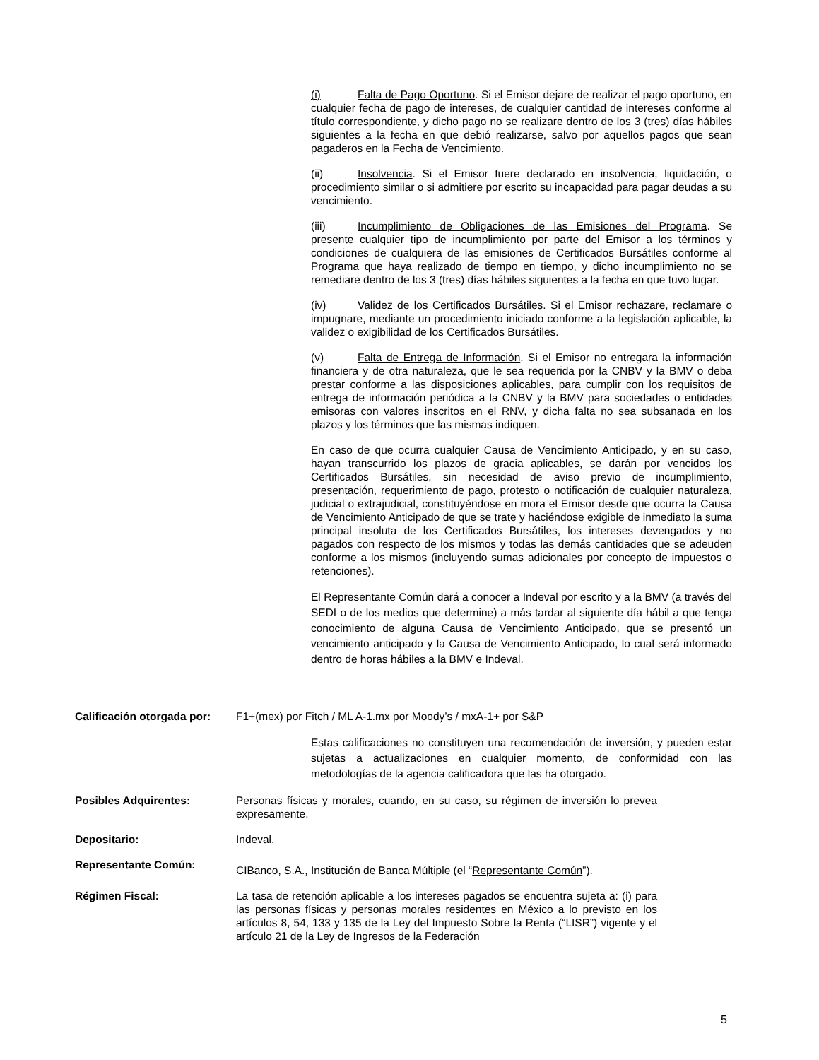(i) Falta de Pago Oportuno. Si el Emisor dejare de realizar el pago oportuno, en cualquier fecha de pago de intereses, de cualquier cantidad de intereses conforme al título correspondiente, y dicho pago no se realizare dentro de los 3 (tres) días hábiles siguientes a la fecha en que debió realizarse, salvo por aquellos pagos que sean pagaderos en la Fecha de Vencimiento.
(ii) Insolvencia. Si el Emisor fuere declarado en insolvencia, liquidación, o procedimiento similar o si admitiere por escrito su incapacidad para pagar deudas a su vencimiento.
(iii) Incumplimiento de Obligaciones de las Emisiones del Programa. Se presente cualquier tipo de incumplimiento por parte del Emisor a los términos y condiciones de cualquiera de las emisiones de Certificados Bursátiles conforme al Programa que haya realizado de tiempo en tiempo, y dicho incumplimiento no se remediare dentro de los 3 (tres) días hábiles siguientes a la fecha en que tuvo lugar.
(iv) Validez de los Certificados Bursátiles. Si el Emisor rechazare, reclamare o impugnare, mediante un procedimiento iniciado conforme a la legislación aplicable, la validez o exigibilidad de los Certificados Bursátiles.
(v) Falta de Entrega de Información. Si el Emisor no entregara la información financiera y de otra naturaleza, que le sea requerida por la CNBV y la BMV o deba prestar conforme a las disposiciones aplicables, para cumplir con los requisitos de entrega de información periódica a la CNBV y la BMV para sociedades o entidades emisoras con valores inscritos en el RNV, y dicha falta no sea subsanada en los plazos y los términos que las mismas indiquen.
En caso de que ocurra cualquier Causa de Vencimiento Anticipado, y en su caso, hayan transcurrido los plazos de gracia aplicables, se darán por vencidos los Certificados Bursátiles, sin necesidad de aviso previo de incumplimiento, presentación, requerimiento de pago, protesto o notificación de cualquier naturaleza, judicial o extrajudicial, constituyéndose en mora el Emisor desde que ocurra la Causa de Vencimiento Anticipado de que se trate y haciéndose exigible de inmediato la suma principal insoluta de los Certificados Bursátiles, los intereses devengados y no pagados con respecto de los mismos y todas las demás cantidades que se adeuden conforme a los mismos (incluyendo sumas adicionales por concepto de impuestos o retenciones).
El Representante Común dará a conocer a Indeval por escrito y a la BMV (a través del SEDI o de los medios que determine) a más tardar al siguiente día hábil a que tenga conocimiento de alguna Causa de Vencimiento Anticipado, que se presentó un vencimiento anticipado y la Causa de Vencimiento Anticipado, lo cual será informado dentro de horas hábiles a la BMV e Indeval.
Calificación otorgada por: F1+(mex) por Fitch / ML A-1.mx por Moody’s / mxA-1+ por S&P
Estas calificaciones no constituyen una recomendación de inversión, y pueden estar sujetas a actualizaciones en cualquier momento, de conformidad con las metodologías de la agencia calificadora que las ha otorgado.
Posibles Adquirentes: Personas físicas y morales, cuando, en su caso, su régimen de inversión lo prevea expresamente.
Depositario: Indeval.
Representante Común:
CIBanco, S.A., Institución de Banca Múltiple (el “Representante Común”).
Régimen Fiscal: La tasa de retención aplicable a los intereses pagados se encuentra sujeta a: (i) para las personas físicas y personas morales residentes en México a lo previsto en los artículos 8, 54, 133 y 135 de la Ley del Impuesto Sobre la Renta (“LISR”) vigente y el artículo 21 de la Ley de Ingresos de la Federación
5